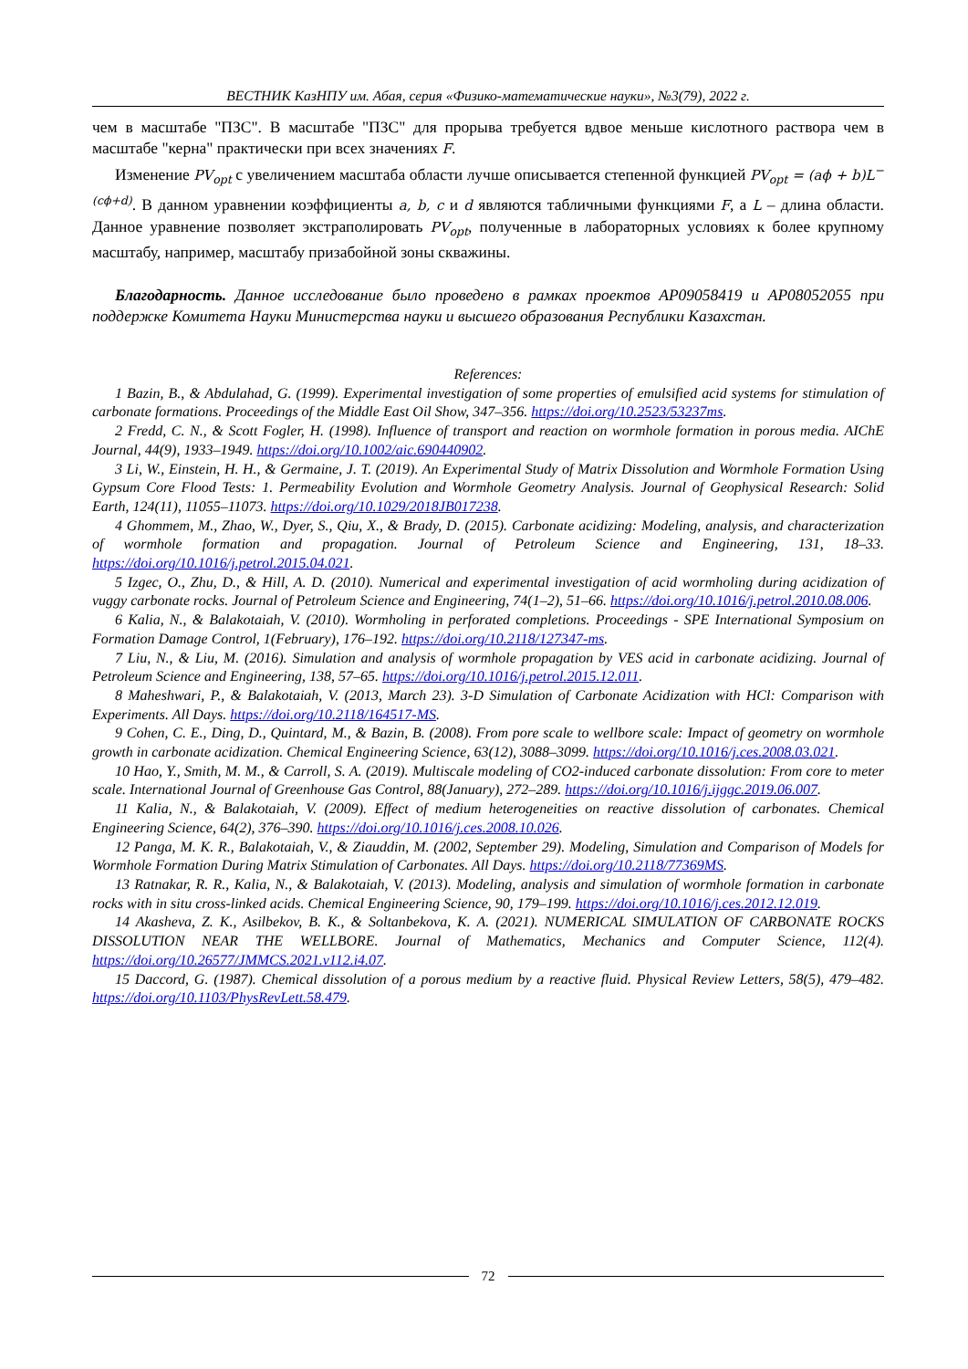ВЕСТНИК КазНПУ им. Абая, серия «Физико-математические науки», №3(79), 2022 г.
чем в масштабе "ПЗС". В масштабе "ПЗС" для прорыва требуется вдвое меньше кислотного раствора чем в масштабе "керна" практически при всех значениях F.
Изменение PV<sub>opt</sub> с увеличением масштаба области лучше описывается степенной функцией PV<sub>opt</sub> = (aϕ + b)L<sup>−(cϕ+d)</sup>. В данном уравнении коэффициенты a, b, c и d являются табличными функциями F, а L – длина области. Данное уравнение позволяет экстраполировать PV<sub>opt</sub>, полученные в лабораторных условиях к более крупному масштабу, например, масштабу призабойной зоны скважины.
Благодарность. Данное исследование было проведено в рамках проектов AP09058419 и AP08052055 при поддержке Комитета Науки Министерства науки и высшего образования Республики Казахстан.
References:
1 Bazin, B., & Abdulahad, G. (1999). Experimental investigation of some properties of emulsified acid systems for stimulation of carbonate formations. Proceedings of the Middle East Oil Show, 347–356. https://doi.org/10.2523/53237ms.
2 Fredd, C. N., & Scott Fogler, H. (1998). Influence of transport and reaction on wormhole formation in porous media. AIChE Journal, 44(9), 1933–1949. https://doi.org/10.1002/aic.690440902.
3 Li, W., Einstein, H. H., & Germaine, J. T. (2019). An Experimental Study of Matrix Dissolution and Wormhole Formation Using Gypsum Core Flood Tests: 1. Permeability Evolution and Wormhole Geometry Analysis. Journal of Geophysical Research: Solid Earth, 124(11), 11055–11073. https://doi.org/10.1029/2018JB017238.
4 Ghommem, M., Zhao, W., Dyer, S., Qiu, X., & Brady, D. (2015). Carbonate acidizing: Modeling, analysis, and characterization of wormhole formation and propagation. Journal of Petroleum Science and Engineering, 131, 18–33. https://doi.org/10.1016/j.petrol.2015.04.021.
5 Izgec, O., Zhu, D., & Hill, A. D. (2010). Numerical and experimental investigation of acid wormholing during acidization of vuggy carbonate rocks. Journal of Petroleum Science and Engineering, 74(1–2), 51–66. https://doi.org/10.1016/j.petrol.2010.08.006.
6 Kalia, N., & Balakotaiah, V. (2010). Wormholing in perforated completions. Proceedings - SPE International Symposium on Formation Damage Control, 1(February), 176–192. https://doi.org/10.2118/127347-ms.
7 Liu, N., & Liu, M. (2016). Simulation and analysis of wormhole propagation by VES acid in carbonate acidizing. Journal of Petroleum Science and Engineering, 138, 57–65. https://doi.org/10.1016/j.petrol.2015.12.011.
8 Maheshwari, P., & Balakotaiah, V. (2013, March 23). 3-D Simulation of Carbonate Acidization with HCl: Comparison with Experiments. All Days. https://doi.org/10.2118/164517-MS.
9 Cohen, C. E., Ding, D., Quintard, M., & Bazin, B. (2008). From pore scale to wellbore scale: Impact of geometry on wormhole growth in carbonate acidization. Chemical Engineering Science, 63(12), 3088–3099. https://doi.org/10.1016/j.ces.2008.03.021.
10 Hao, Y., Smith, M. M., & Carroll, S. A. (2019). Multiscale modeling of CO2-induced carbonate dissolution: From core to meter scale. International Journal of Greenhouse Gas Control, 88(January), 272–289. https://doi.org/10.1016/j.ijggc.2019.06.007.
11 Kalia, N., & Balakotaiah, V. (2009). Effect of medium heterogeneities on reactive dissolution of carbonates. Chemical Engineering Science, 64(2), 376–390. https://doi.org/10.1016/j.ces.2008.10.026.
12 Panga, M. K. R., Balakotaiah, V., & Ziauddin, M. (2002, September 29). Modeling, Simulation and Comparison of Models for Wormhole Formation During Matrix Stimulation of Carbonates. All Days. https://doi.org/10.2118/77369MS.
13 Ratnakar, R. R., Kalia, N., & Balakotaiah, V. (2013). Modeling, analysis and simulation of wormhole formation in carbonate rocks with in situ cross-linked acids. Chemical Engineering Science, 90, 179–199. https://doi.org/10.1016/j.ces.2012.12.019.
14 Akasheva, Z. K., Asilbekov, B. K., & Soltanbekova, K. A. (2021). NUMERICAL SIMULATION OF CARBONATE ROCKS DISSOLUTION NEAR THE WELLBORE. Journal of Mathematics, Mechanics and Computer Science, 112(4). https://doi.org/10.26577/JMMCS.2021.v112.i4.07.
15 Daccord, G. (1987). Chemical dissolution of a porous medium by a reactive fluid. Physical Review Letters, 58(5), 479–482. https://doi.org/10.1103/PhysRevLett.58.479.
72